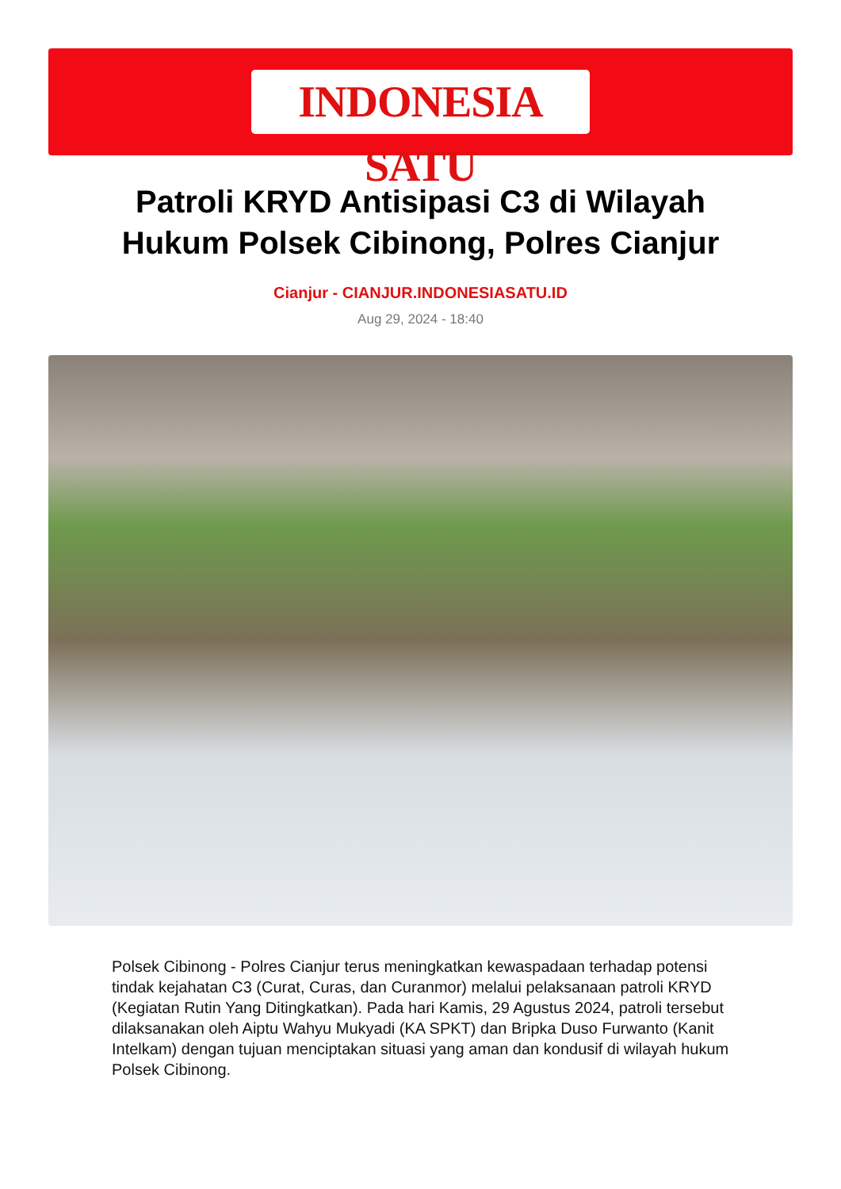INDONESIA SATU
Patroli KRYD Antisipasi C3 di Wilayah Hukum Polsek Cibinong, Polres Cianjur
Cianjur - CIANJUR.INDONESIASATU.ID
Aug 29, 2024 - 18:40
Polsek Cibinong - Polres Cianjur terus meningkatkan kewaspadaan terhadap potensi tindak kejahatan C3 (Curat, Curas, dan Curanmor) melalui pelaksanaan patroli KRYD (Kegiatan Rutin Yang Ditingkatkan). Pada hari Kamis, 29 Agustus 2024, patroli tersebut dilaksanakan oleh Aiptu Wahyu Mukyadi (KA SPKT) dan Bripka Duso Furwanto (Kanit Intelkam) dengan tujuan menciptakan situasi yang aman dan kondusif di wilayah hukum Polsek Cibinong.